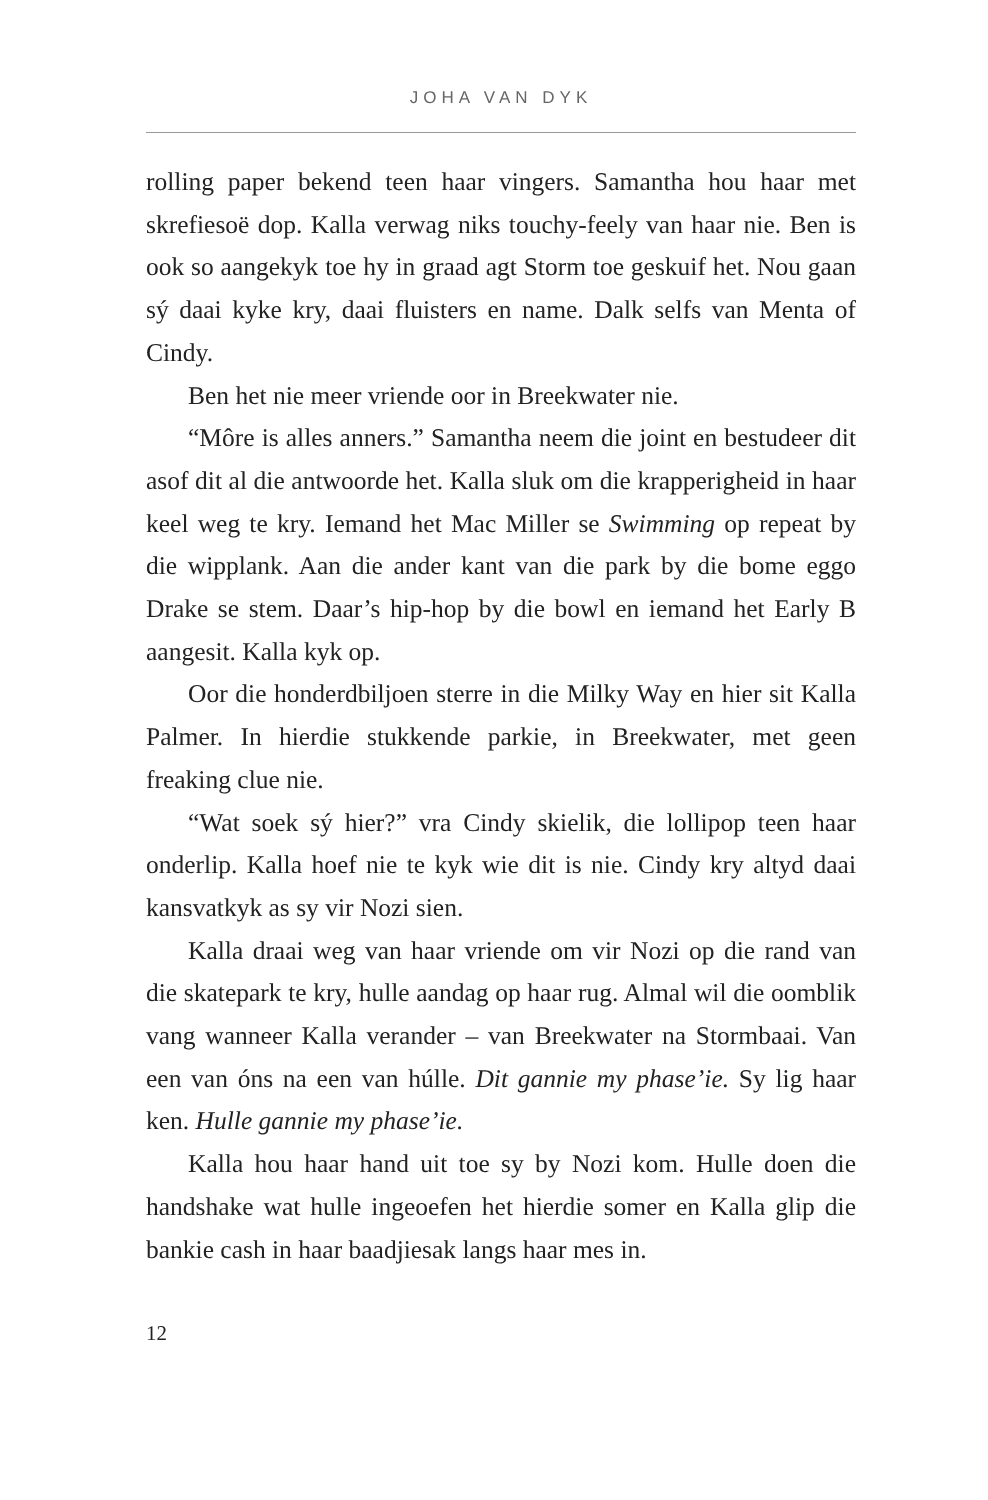JOHA VAN DYK
rolling paper bekend teen haar vingers. Samantha hou haar met skrefiesoë dop. Kalla verwag niks touchy-feely van haar nie. Ben is ook so aangekyk toe hy in graad agt Storm toe geskuif het. Nou gaan sý daai kyke kry, daai fluisters en name. Dalk selfs van Menta of Cindy.
Ben het nie meer vriende oor in Breekwater nie.
“Môre is alles anners.” Samantha neem die joint en bestudeer dit asof dit al die antwoorde het. Kalla sluk om die krapperigheid in haar keel weg te kry. Iemand het Mac Miller se Swimming op repeat by die wipplank. Aan die ander kant van die park by die bome eggo Drake se stem. Daar’s hip-hop by die bowl en iemand het Early B aangesit. Kalla kyk op.
Oor die honderdbiljoen sterre in die Milky Way en hier sit Kalla Palmer. In hierdie stukkende parkie, in Breekwater, met geen freaking clue nie.
“Wat soek sý hier?” vra Cindy skielik, die lollipop teen haar onderlip. Kalla hoef nie te kyk wie dit is nie. Cindy kry altyd daai kansvatkyk as sy vir Nozi sien.
Kalla draai weg van haar vriende om vir Nozi op die rand van die skatepark te kry, hulle aandag op haar rug. Almal wil die oomblik vang wanneer Kalla verander – van Breekwater na Stormbaai. Van een van óns na een van húlle. Dit gannie my phase’ie. Sy lig haar ken. Hulle gannie my phase’ie.
Kalla hou haar hand uit toe sy by Nozi kom. Hulle doen die handshake wat hulle ingeoefen het hierdie somer en Kalla glip die bankie cash in haar baadjiesak langs haar mes in.
12